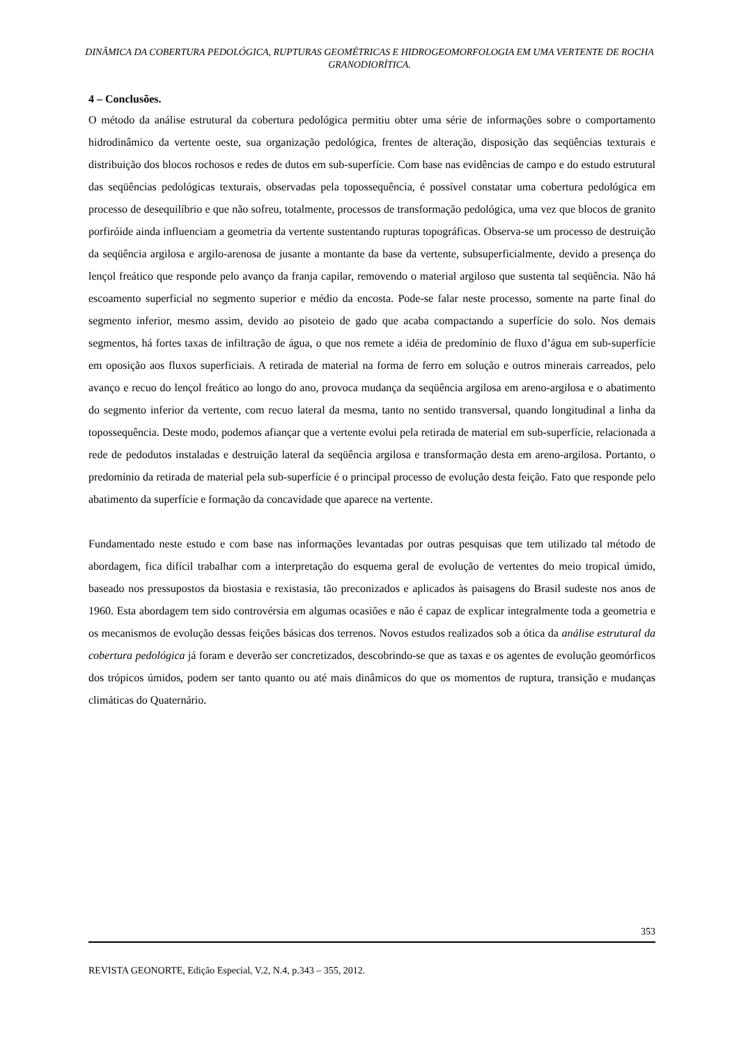DINÂMICA DA COBERTURA PEDOLÓGICA, RUPTURAS GEOMÉTRICAS E HIDROGEOMORFOLOGIA EM UMA VERTENTE DE ROCHA GRANODIORÍTICA.
4 – Conclusões.
O método da análise estrutural da cobertura pedológica permitiu obter uma série de informações sobre o comportamento hidrodinâmico da vertente oeste, sua organização pedológica, frentes de alteração, disposição das seqüências texturais e distribuição dos blocos rochosos e redes de dutos em sub-superfície. Com base nas evidências de campo e do estudo estrutural das seqüências pedológicas texturais, observadas pela topossequência, é possível constatar uma cobertura pedológica em processo de desequilíbrio e que não sofreu, totalmente, processos de transformação pedológica, uma vez que blocos de granito porfiróide ainda influenciam a geometria da vertente sustentando rupturas topográficas. Observa-se um processo de destruição da seqüência argilosa e argilo-arenosa de jusante a montante da base da vertente, subsuperficialmente, devido a presença do lençol freático que responde pelo avanço da franja capilar, removendo o material argiloso que sustenta tal seqüência. Não há escoamento superficial no segmento superior e médio da encosta. Pode-se falar neste processo, somente na parte final do segmento inferior, mesmo assim, devido ao pisoteio de gado que acaba compactando a superfície do solo. Nos demais segmentos, há fortes taxas de infiltração de água, o que nos remete a idéia de predomínio de fluxo d’água em sub-superfície em oposição aos fluxos superficiais. A retirada de material na forma de ferro em solução e outros minerais carreados, pelo avanço e recuo do lençol freático ao longo do ano, provoca mudança da seqüência argilosa em areno-argilosa e o abatimento do segmento inferior da vertente, com recuo lateral da mesma, tanto no sentido transversal, quando longitudinal a linha da topossequência. Deste modo, podemos afiançar que a vertente evolui pela retirada de material em sub-superfície, relacionada a rede de pedodutos instaladas e destruição lateral da seqüência argilosa e transformação desta em areno-argilosa. Portanto, o predomínio da retirada de material pela sub-superfície é o principal processo de evolução desta feição. Fato que responde pelo abatimento da superfície e formação da concavidade que aparece na vertente.
Fundamentado neste estudo e com base nas informações levantadas por outras pesquisas que tem utilizado tal método de abordagem, fica difícil trabalhar com a interpretação do esquema geral de evolução de vertentes do meio tropical úmido, baseado nos pressupostos da biostasia e rexistasia, tão preconizados e aplicados às paisagens do Brasil sudeste nos anos de 1960. Esta abordagem tem sido controvérsia em algumas ocasiões e não é capaz de explicar integralmente toda a geometria e os mecanismos de evolução dessas feições básicas dos terrenos. Novos estudos realizados sob a ótica da análise estrutural da cobertura pedológica já foram e deverão ser concretizados, descobrindo-se que as taxas e os agentes de evolução geomórficos dos trópicos úmidos, podem ser tanto quanto ou até mais dinâmicos do que os momentos de ruptura, transição e mudanças climáticas do Quaternário.
353
REVISTA GEONORTE, Edição Especial, V.2, N.4, p.343 – 355, 2012.